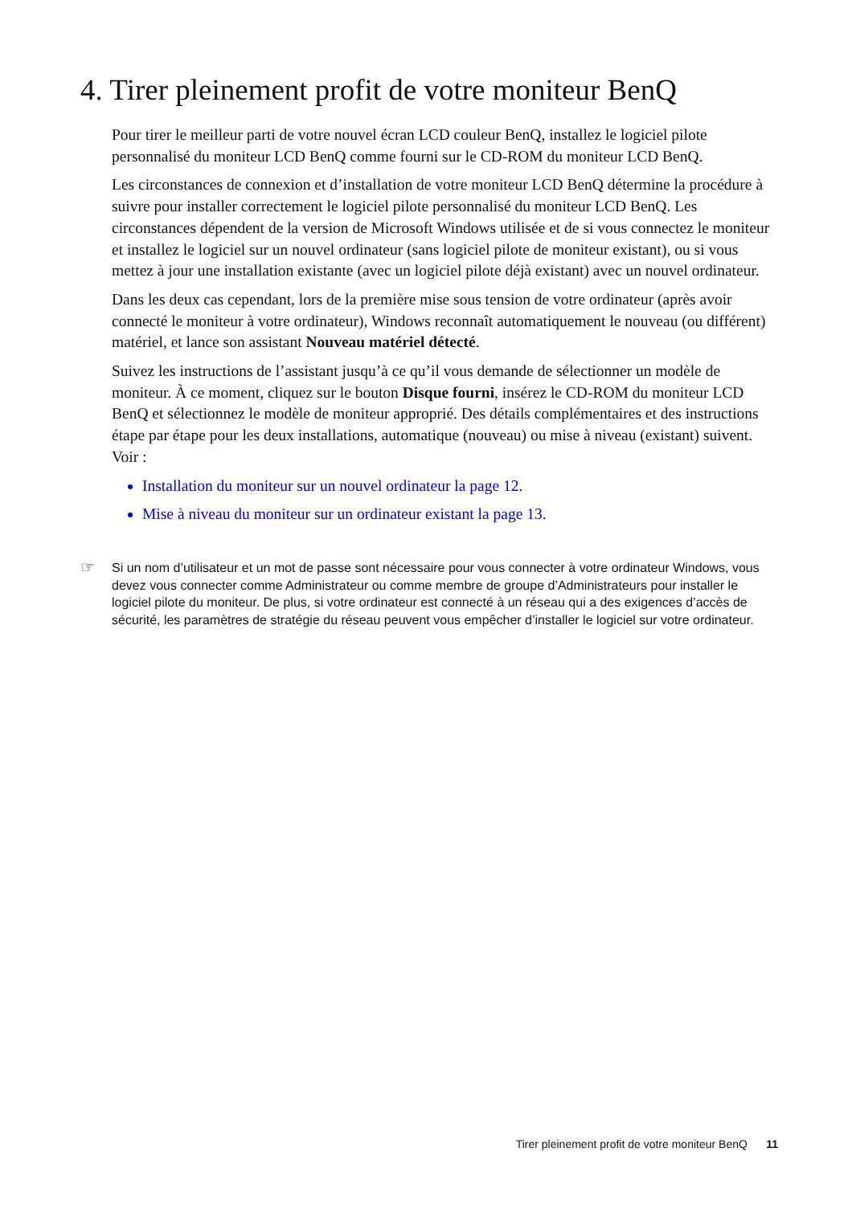4. Tirer pleinement profit de votre moniteur BenQ
Pour tirer le meilleur parti de votre nouvel écran LCD couleur BenQ, installez le logiciel pilote personnalisé du moniteur LCD BenQ comme fourni sur le CD-ROM du moniteur LCD BenQ.
Les circonstances de connexion et d’installation de votre moniteur LCD BenQ détermine la procédure à suivre pour installer correctement le logiciel pilote personnalisé du moniteur LCD BenQ. Les circonstances dépendent de la version de Microsoft Windows utilisée et de si vous connectez le moniteur et installez le logiciel sur un nouvel ordinateur (sans logiciel pilote de moniteur existant), ou si vous mettez à jour une installation existante (avec un logiciel pilote déjà existant) avec un nouvel ordinateur.
Dans les deux cas cependant, lors de la première mise sous tension de votre ordinateur (après avoir connecté le moniteur à votre ordinateur), Windows reconnaît automatiquement le nouveau (ou différent) matériel, et lance son assistant Nouveau matériel détecté.
Suivez les instructions de l’assistant jusqu’à ce qu’il vous demande de sélectionner un modèle de moniteur. À ce moment, cliquez sur le bouton Disque fourni, insérez le CD-ROM du moniteur LCD BenQ et sélectionnez le modèle de moniteur approprié. Des détails complémentaires et des instructions étape par étape pour les deux installations, automatique (nouveau) ou mise à niveau (existant) suivent. Voir :
Installation du moniteur sur un nouvel ordinateur la page 12.
Mise à niveau du moniteur sur un ordinateur existant la page 13.
☞
Si un nom d’utilisateur et un mot de passe sont nécessaire pour vous connecter à votre ordinateur Windows, vous devez vous connecter comme Administrateur ou comme membre de groupe d’Administrateurs pour installer le logiciel pilote du moniteur. De plus, si votre ordinateur est connecté à un réseau qui a des exigences d’accès de sécurité, les paramètres de stratégie du réseau peuvent vous empêcher d’installer le logiciel sur votre ordinateur.
Tirer pleinement profit de votre moniteur BenQ 11